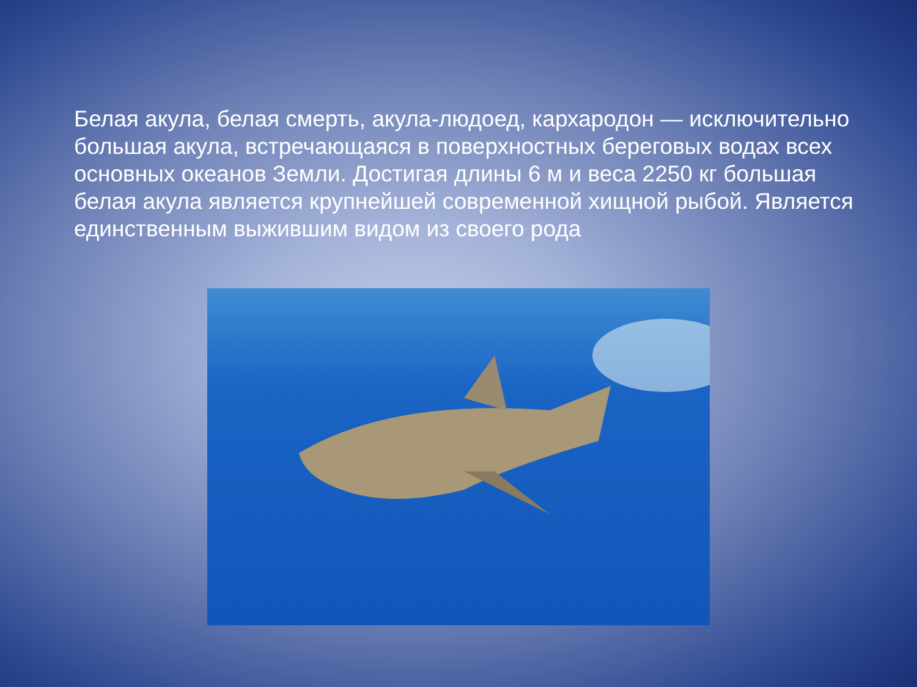Белая акула, белая смерть, акула-людоед, кархародон — исключительно большая акула, встречающаяся в поверхностных береговых водах всех основных океанов Земли. Достигая длины 6 м и веса 2250 кг большая белая акула является крупнейшей современной хищной рыбой. Является единственным выжившим видом из своего рода